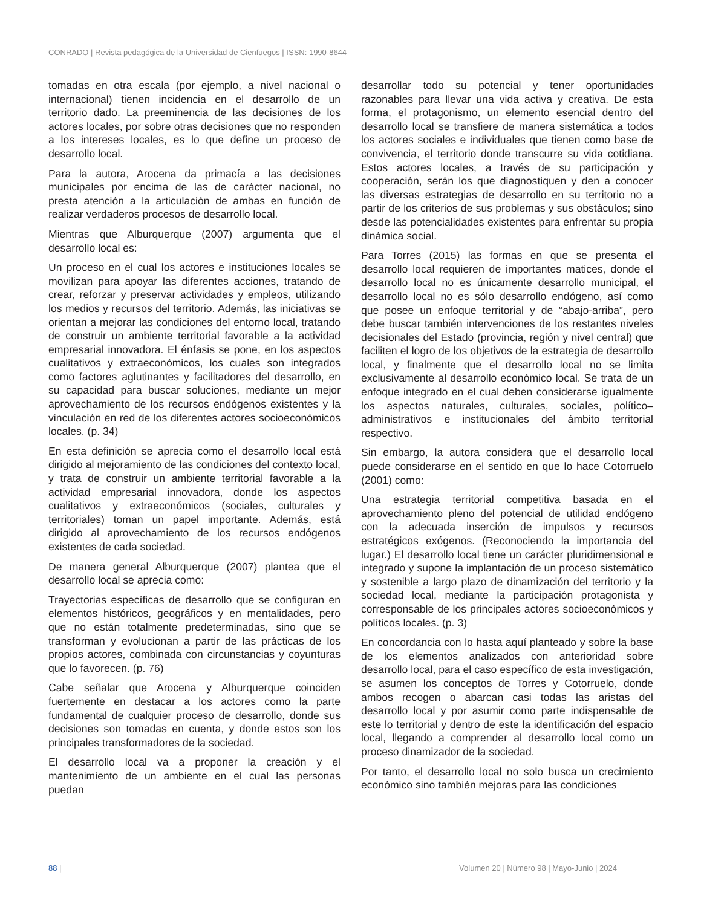CONRADO | Revista pedagógica de la Universidad de Cienfuegos | ISSN: 1990-8644
tomadas en otra escala (por ejemplo, a nivel nacional o internacional) tienen incidencia en el desarrollo de un territorio dado. La preeminencia de las decisiones de los actores locales, por sobre otras decisiones que no responden a los intereses locales, es lo que define un proceso de desarrollo local.
Para la autora, Arocena da primacía a las decisiones municipales por encima de las de carácter nacional, no presta atención a la articulación de ambas en función de realizar verdaderos procesos de desarrollo local.
Mientras que Alburquerque (2007) argumenta que el desarrollo local es:
Un proceso en el cual los actores e instituciones locales se movilizan para apoyar las diferentes acciones, tratando de crear, reforzar y preservar actividades y empleos, utilizando los medios y recursos del territorio. Además, las iniciativas se orientan a mejorar las condiciones del entorno local, tratando de construir un ambiente territorial favorable a la actividad empresarial innovadora. El énfasis se pone, en los aspectos cualitativos y extraeconómicos, los cuales son integrados como factores aglutinantes y facilitadores del desarrollo, en su capacidad para buscar soluciones, mediante un mejor aprovechamiento de los recursos endógenos existentes y la vinculación en red de los diferentes actores socioeconómicos locales. (p. 34)
En esta definición se aprecia como el desarrollo local está dirigido al mejoramiento de las condiciones del contexto local, y trata de construir un ambiente territorial favorable a la actividad empresarial innovadora, donde los aspectos cualitativos y extraeconómicos (sociales, culturales y territoriales) toman un papel importante. Además, está dirigido al aprovechamiento de los recursos endógenos existentes de cada sociedad.
De manera general Alburquerque (2007) plantea que el desarrollo local se aprecia como:
Trayectorias específicas de desarrollo que se configuran en elementos históricos, geográficos y en mentalidades, pero que no están totalmente predeterminadas, sino que se transforman y evolucionan a partir de las prácticas de los propios actores, combinada con circunstancias y coyunturas que lo favorecen. (p. 76)
Cabe señalar que Arocena y Alburquerque coinciden fuertemente en destacar a los actores como la parte fundamental de cualquier proceso de desarrollo, donde sus decisiones son tomadas en cuenta, y donde estos son los principales transformadores de la sociedad.
El desarrollo local va a proponer la creación y el mantenimiento de un ambiente en el cual las personas puedan
desarrollar todo su potencial y tener oportunidades razonables para llevar una vida activa y creativa. De esta forma, el protagonismo, un elemento esencial dentro del desarrollo local se transfiere de manera sistemática a todos los actores sociales e individuales que tienen como base de convivencia, el territorio donde transcurre su vida cotidiana. Estos actores locales, a través de su participación y cooperación, serán los que diagnostiquen y den a conocer las diversas estrategias de desarrollo en su territorio no a partir de los criterios de sus problemas y sus obstáculos; sino desde las potencialidades existentes para enfrentar su propia dinámica social.
Para Torres (2015) las formas en que se presenta el desarrollo local requieren de importantes matices, donde el desarrollo local no es únicamente desarrollo municipal, el desarrollo local no es sólo desarrollo endógeno, así como que posee un enfoque territorial y de “abajo-arriba”, pero debe buscar también intervenciones de los restantes niveles decisionales del Estado (provincia, región y nivel central) que faciliten el logro de los objetivos de la estrategia de desarrollo local, y finalmente que el desarrollo local no se limita exclusivamente al desarrollo económico local. Se trata de un enfoque integrado en el cual deben considerarse igualmente los aspectos naturales, culturales, sociales, político–administrativos e institucionales del ámbito territorial respectivo.
Sin embargo, la autora considera que el desarrollo local puede considerarse en el sentido en que lo hace Cotorruelo (2001) como:
Una estrategia territorial competitiva basada en el aprovechamiento pleno del potencial de utilidad endógeno con la adecuada inserción de impulsos y recursos estratégicos exógenos. (Reconociendo la importancia del lugar.) El desarrollo local tiene un carácter pluridimensional e integrado y supone la implantación de un proceso sistemático y sostenible a largo plazo de dinamización del territorio y la sociedad local, mediante la participación protagonista y corresponsable de los principales actores socioeconómicos y políticos locales. (p. 3)
En concordancia con lo hasta aquí planteado y sobre la base de los elementos analizados con anterioridad sobre desarrollo local, para el caso específico de esta investigación, se asumen los conceptos de Torres y Cotorruelo, donde ambos recogen o abarcan casi todas las aristas del desarrollo local y por asumir como parte indispensable de este lo territorial y dentro de este la identificación del espacio local, llegando a comprender al desarrollo local como un proceso dinamizador de la sociedad.
Por tanto, el desarrollo local no solo busca un crecimiento económico sino también mejoras para las condiciones
88 | Volumen 20 | Número 98 | Mayo-Junio | 2024